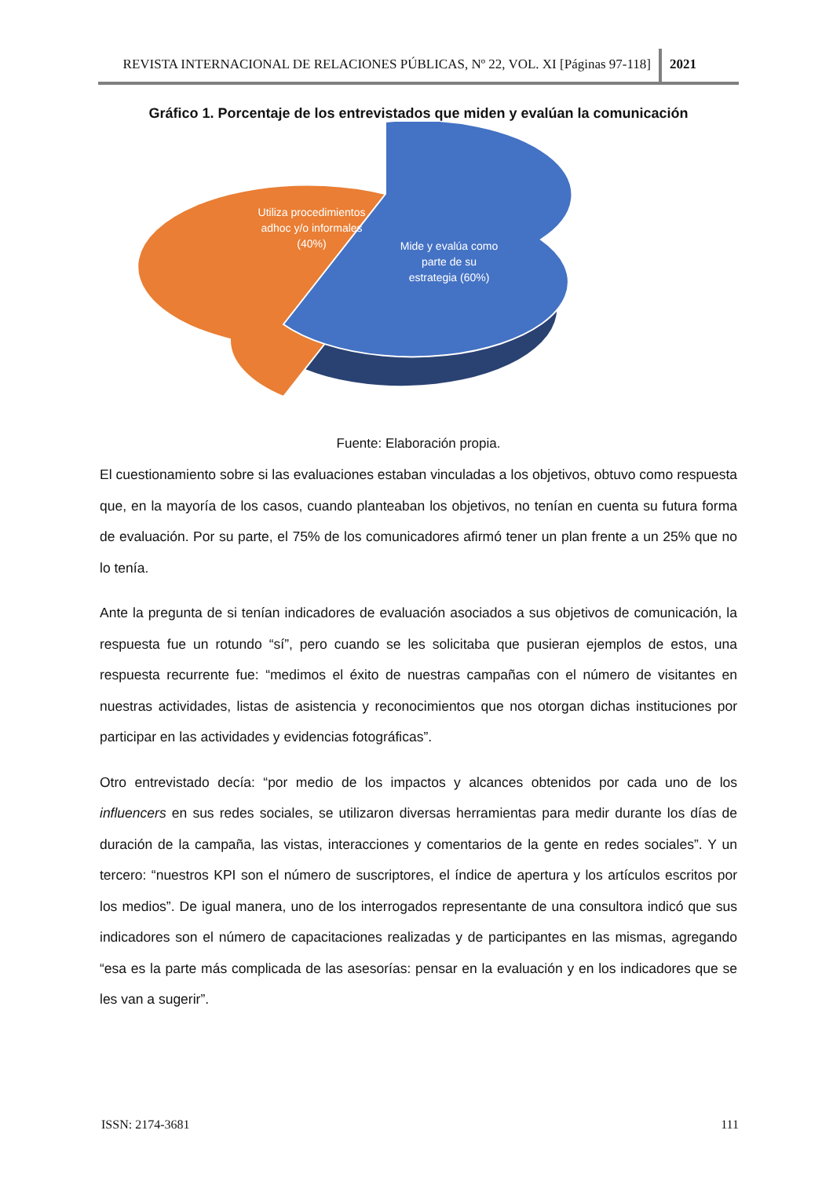REVISTA INTERNACIONAL DE RELACIONES PÚBLICAS, Nº 22, VOL. XI [Páginas 97-118]
2021
Gráfico 1. Porcentaje de los entrevistados que miden y evalúan la comunicación
Utiliza procedimientos adhoc y/o informales (40%)
Mide y evalúa como parte de su estrategia (60%)
Fuente: Elaboración propia.
El cuestionamiento sobre si las evaluaciones estaban vinculadas a los objetivos, obtuvo como respuesta que, en la mayoría de los casos, cuando planteaban los objetivos, no tenían en cuenta su futura forma de evaluación. Por su parte, el 75% de los comunicadores afirmó tener un plan frente a un 25% que no lo tenía.
Ante la pregunta de si tenían indicadores de evaluación asociados a sus objetivos de comunicación, la respuesta fue un rotundo “sí”, pero cuando se les solicitaba que pusieran ejemplos de estos, una respuesta recurrente fue: “medimos el éxito de nuestras campañas con el número de visitantes en nuestras actividades, listas de asistencia y reconocimientos que nos otorgan dichas instituciones por participar en las actividades y evidencias fotográficas”.
Otro entrevistado decía: “por medio de los impactos y alcances obtenidos por cada uno de los influencers en sus redes sociales, se utilizaron diversas herramientas para medir durante los días de duración de la campaña, las vistas, interacciones y comentarios de la gente en redes sociales”. Y un tercero: “nuestros KPI son el número de suscriptores, el índice de apertura y los artículos escritos por los medios”. De igual manera, uno de los interrogados representante de una consultora indicó que sus indicadores son el número de capacitaciones realizadas y de participantes en las mismas, agregando “esa es la parte más complicada de las asesorías: pensar en la evaluación y en los indicadores que se les van a sugerir”.
ISSN: 2174-3681 111